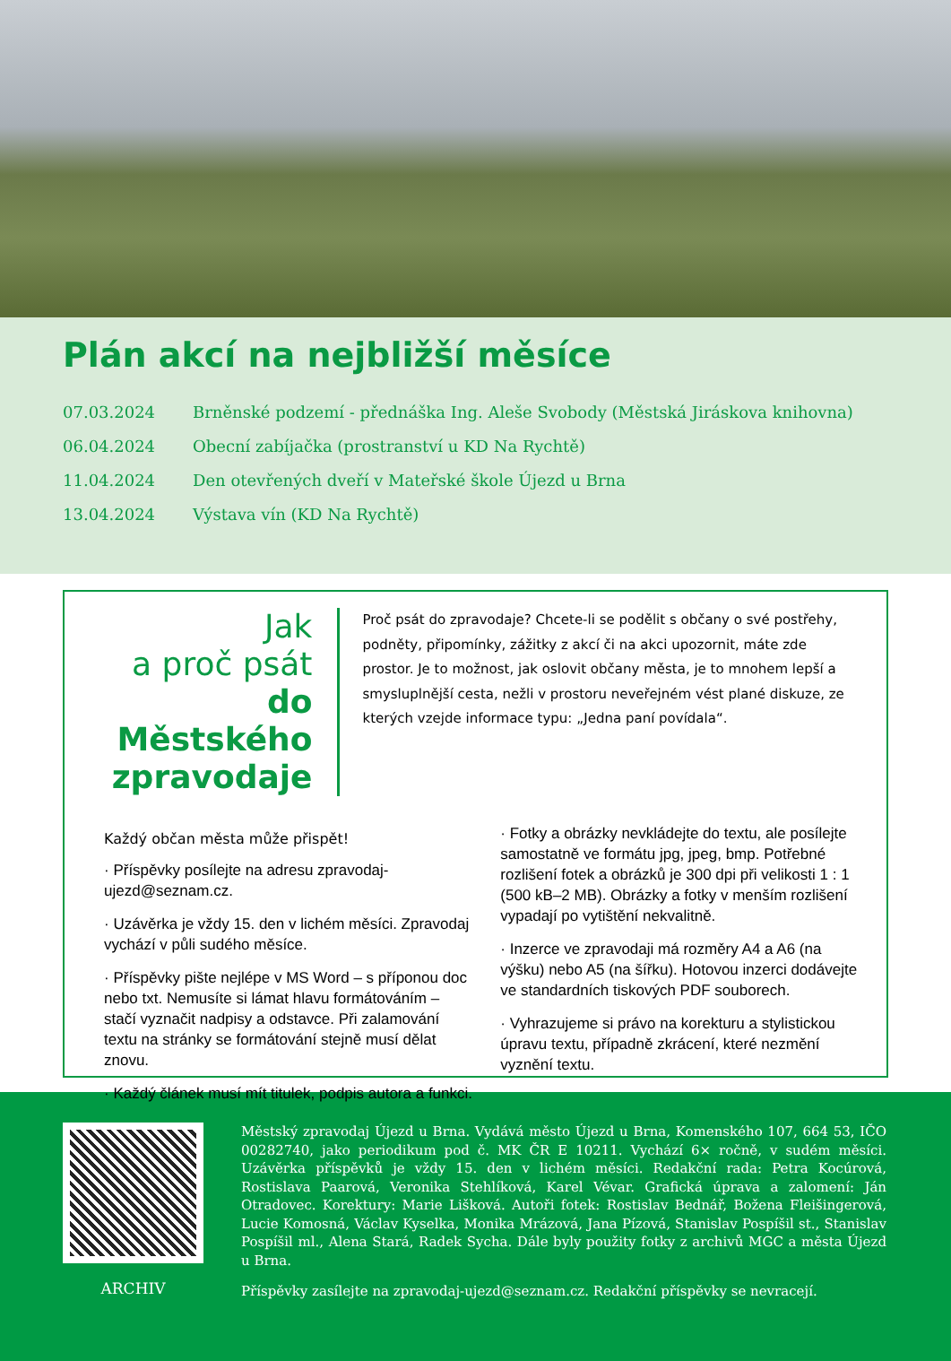Plán akcí na nejbližší měsíce
| 07.03.2024 | Brněnské podzemí - přednáška Ing. Aleše Svobody (Městská Jiráskova knihovna) |
| 06.04.2024 | Obecní zabíjačka (prostranství u KD Na Rychtě) |
| 11.04.2024 | Den otevřených dveří v Mateřské škole Újezd u Brna |
| 13.04.2024 | Výstava vín (KD Na Rychtě) |
Jak
a proč psát
do Městského
zpravodaje
Proč psát do zpravodaje? Chcete-li se podělit s občany o své postřehy, podněty, připomínky, zážitky z akcí či na akci upozornit, máte zde prostor. Je to možnost, jak oslovit občany města, je to mnohem lepší a smysluplnější cesta, nežli v prostoru neveřejném vést plané diskuze, ze kterých vzejde informace typu: „Jedna paní povídala“.
Každý občan města může přispět!
· Příspěvky posílejte na adresu zpravodaj-ujezd@seznam.cz.
· Uzávěrka je vždy 15. den v lichém měsíci. Zpravodaj vychází v půli sudého měsíce.
· Příspěvky pište nejlépe v MS Word – s příponou doc nebo txt. Nemusíte si lámat hlavu formátováním – stačí vyznačit nadpisy a odstavce. Při zalamování textu na stránky se formátování stejně musí dělat znovu.
· Každý článek musí mít titulek, podpis autora a funkci.
· Fotky a obrázky nevkládejte do textu, ale posílejte samostatně ve formátu jpg, jpeg, bmp. Potřebné rozlišení fotek a obrázků je 300 dpi při velikosti 1 : 1 (500 kB–2 MB). Obrázky a fotky v menším rozlišení vypadají po vytištění nekvalitně.
· Inzerce ve zpravodaji má rozměry A4 a A6 (na výšku) nebo A5 (na šířku). Hotovou inzerci dodávejte ve standardních tiskových PDF souborech.
· Vyhrazujeme si právo na korekturu a stylistickou úpravu textu, případně zkrácení, které nezmění vyznění textu.
ARCHIV
Městský zpravodaj Újezd u Brna. Vydává město Újezd u Brna, Komenského 107, 664 53, IČO 00282740, jako periodikum pod č. MK ČR E 10211. Vychází 6× ročně, v sudém měsíci. Uzávěrka příspěvků je vždy 15. den v lichém měsíci. Redakční rada: Petra Kocúrová, Rostislava Paarová, Veronika Stehlíková, Karel Vévar. Grafická úprava a zalomení: Ján Otradovec. Korektury: Marie Lišková. Autoři fotek: Rostislav Bednář, Božena Fleišingerová, Lucie Komosná, Václav Kyselka, Monika Mrázová, Jana Pízová, Stanislav Pospíšil st., Stanislav Pospíšil ml., Alena Stará, Radek Sycha. Dále byly použity fotky z archivů MGC a města Újezd u Brna.
Příspěvky zasílejte na zpravodaj-ujezd@seznam.cz. Redakční příspěvky se nevracejí.